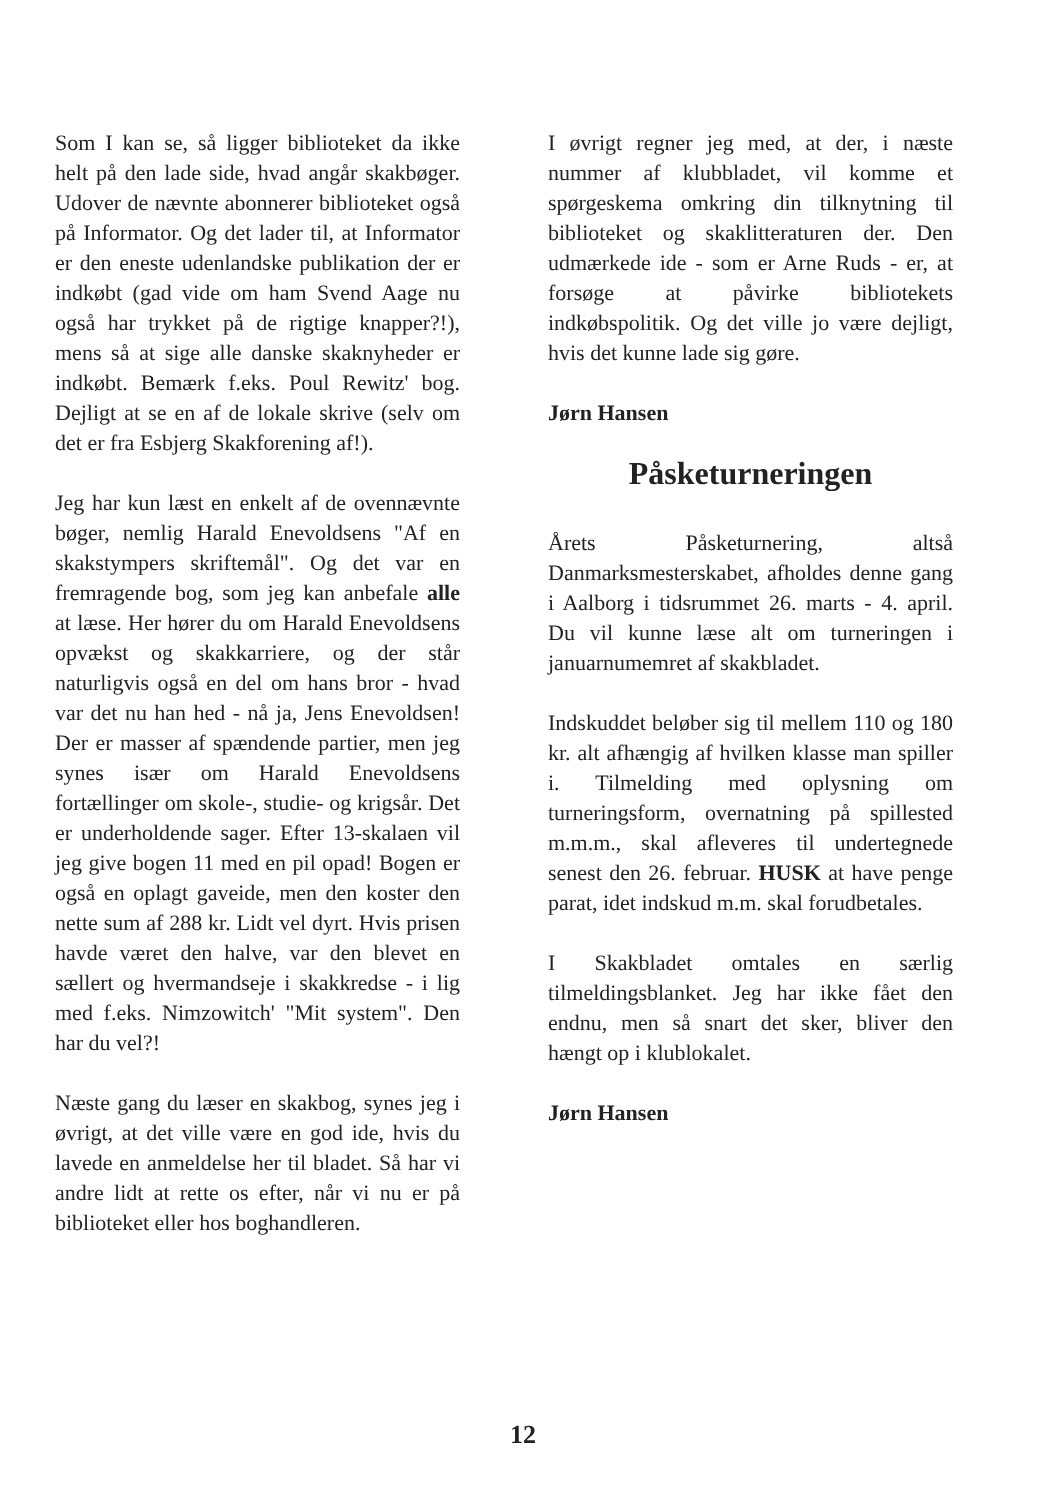Som I kan se, så ligger biblioteket da ikke helt på den lade side, hvad angår skakbøger. Udover de nævnte abonnerer biblioteket også på Informator. Og det lader til, at Informator er den eneste udenlandske publikation der er indkøbt (gad vide om ham Svend Aage nu også har trykket på de rigtige knapper?!), mens så at sige alle danske skaknyheder er indkøbt. Bemærk f.eks. Poul Rewitz' bog. Dejligt at se en af de lokale skrive (selv om det er fra Esbjerg Skakforening af!).
Jeg har kun læst en enkelt af de ovennævnte bøger, nemlig Harald Enevoldsens "Af en skakstympers skriftemål". Og det var en fremragende bog, som jeg kan anbefale alle at læse. Her hører du om Harald Enevoldsens opvækst og skakkarriere, og der står naturligvis også en del om hans bror - hvad var det nu han hed - nå ja, Jens Enevoldsen! Der er masser af spændende partier, men jeg synes især om Harald Enevoldsens fortællinger om skole-, studie- og krigsår. Det er underholdende sager. Efter 13-skalaen vil jeg give bogen 11 med en pil opad! Bogen er også en oplagt gaveide, men den koster den nette sum af 288 kr. Lidt vel dyrt. Hvis prisen havde været den halve, var den blevet en sællert og hvermandseje i skakkredse - i lig med f.eks. Nimzowitch' "Mit system". Den har du vel?!
Næste gang du læser en skakbog, synes jeg i øvrigt, at det ville være en god ide, hvis du lavede en anmeldelse her til bladet. Så har vi andre lidt at rette os efter, når vi nu er på biblioteket eller hos boghandleren.
I øvrigt regner jeg med, at der, i næste nummer af klubbladet, vil komme et spørgeskema omkring din tilknytning til biblioteket og skaklitteraturen der. Den udmærkede ide - som er Arne Ruds - er, at forsøge at påvirke bibliotekets indkøbspolitik. Og det ville jo være dejligt, hvis det kunne lade sig gøre.
Jørn Hansen
Påsketurneringen
Årets Påsketurnering, altså Danmarksmesterskabet, afholdes denne gang i Aalborg i tidsrummet 26. marts - 4. april. Du vil kunne læse alt om turneringen i januarnumemret af skakbladet.
Indskuddet beløber sig til mellem 110 og 180 kr. alt afhængig af hvilken klasse man spiller i. Tilmelding med oplysning om turneringsform, overnatning på spillested m.m.m., skal afleveres til undertegnede senest den 26. februar. HUSK at have penge parat, idet indskud m.m. skal forudbetales.
I Skakbladet omtales en særlig tilmeldingsblanket. Jeg har ikke fået den endnu, men så snart det sker, bliver den hængt op i klublokalet.
Jørn Hansen
12